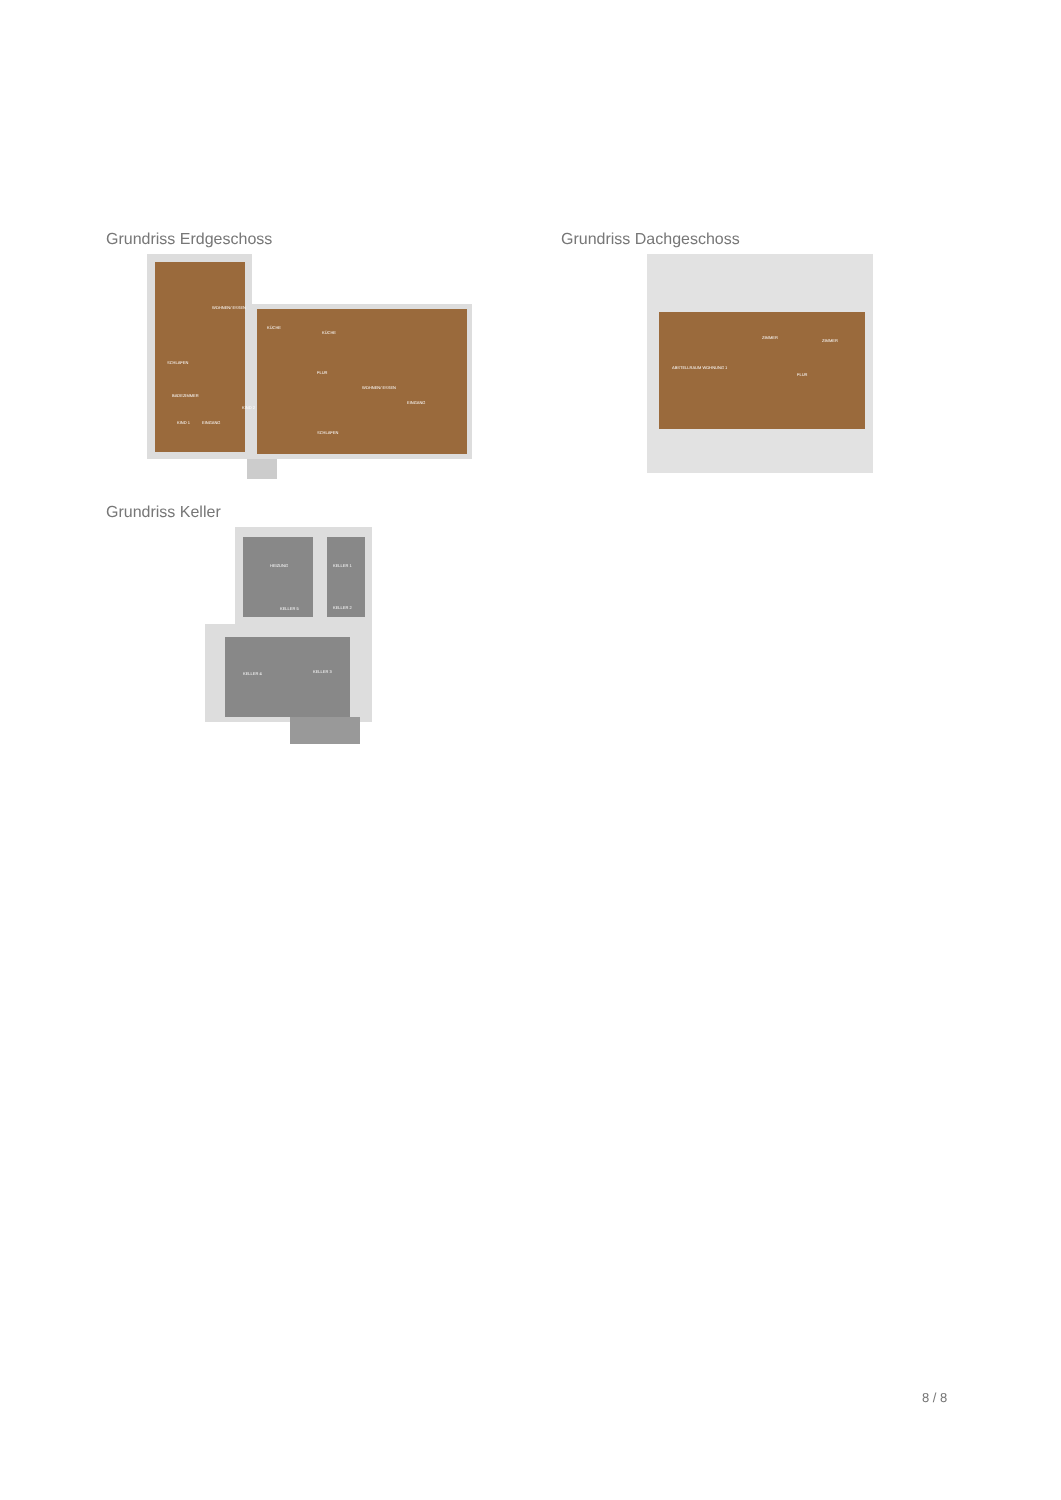Grundriss Erdgeschoss
WOHNEN/ ESSEN
SCHLAFEN
BADEZIMMER
KIND 1
EINGANG
KIND 2
KÜCHE
KÜCHE
FLUR
WOHNEN/ ESSEN
SCHLAFEN
EINGANG
Grundriss Dachgeschoss
ABSTELLRAUM WOHNUNG 1
ZIMMER
ZIMMER
FLUR
Grundriss Keller
HEIZUNG
KELLER 1
KELLER 5
KELLER 2
KELLER 4
KELLER 3
8 / 8